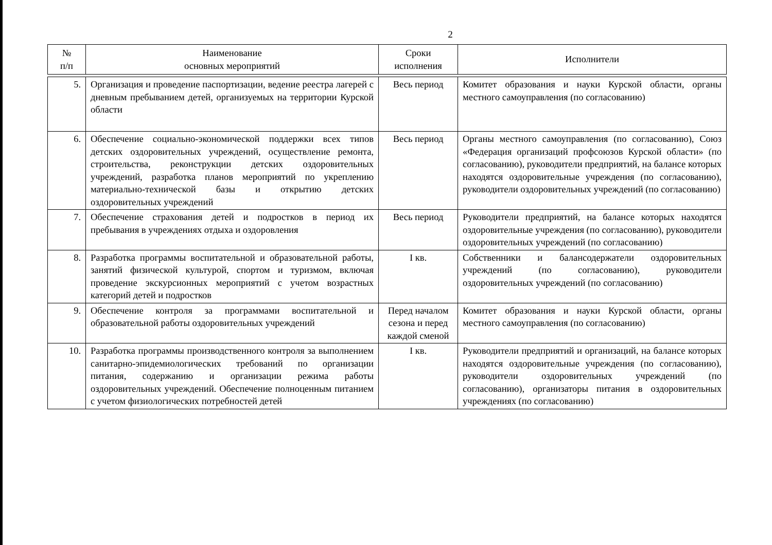2
| № п/п | Наименование основных мероприятий | Сроки исполнения | Исполнители |
| --- | --- | --- | --- |
| 5. | Организация и проведение паспортизации, ведение реестра лагерей с дневным пребыванием детей, организуемых на территории Курской области | Весь период | Комитет образования и науки Курской области, органы местного самоуправления (по согласованию) |
| 6. | Обеспечение социально-экономической поддержки всех типов детских оздоровительных учреждений, осуществление ремонта, строительства, реконструкции детских оздоровительных учреждений, разработка планов мероприятий по укреплению материально-технической базы и открытию детских оздоровительных учреждений | Весь период | Органы местного самоуправления (по согласованию), Союз «Федерация организаций профсоюзов Курской области» (по согласованию), руководители предприятий, на балансе которых находятся оздоровительные учреждения (по согласованию), руководители оздоровительных учреждений (по согласованию) |
| 7. | Обеспечение страхования детей и подростков в период их пребывания в учреждениях отдыха и оздоровления | Весь период | Руководители предприятий, на балансе которых находятся оздоровительные учреждения (по согласованию), руководители оздоровительных учреждений (по согласованию) |
| 8. | Разработка программы воспитательной и образовательной работы, занятий физической культурой, спортом и туризмом, включая проведение экскурсионных мероприятий с учетом возрастных категорий детей и подростков | I кв. | Собственники и балансодержатели оздоровительных учреждений (по согласованию), руководители оздоровительных учреждений (по согласованию) |
| 9. | Обеспечение контроля за программами воспитательной и образовательной работы оздоровительных учреждений | Перед началом сезона и перед каждой сменой | Комитет образования и науки Курской области, органы местного самоуправления (по согласованию) |
| 10. | Разработка программы производственного контроля за выполнением санитарно-эпидемиологических требований по организации питания, содержанию и организации режима работы оздоровительных учреждений. Обеспечение полноценным питанием с учетом физиологических потребностей детей | I кв. | Руководители предприятий и организаций, на балансе которых находятся оздоровительные учреждения (по согласованию), руководители оздоровительных учреждений (по согласованию), организаторы питания в оздоровительных учреждениях (по согласованию) |